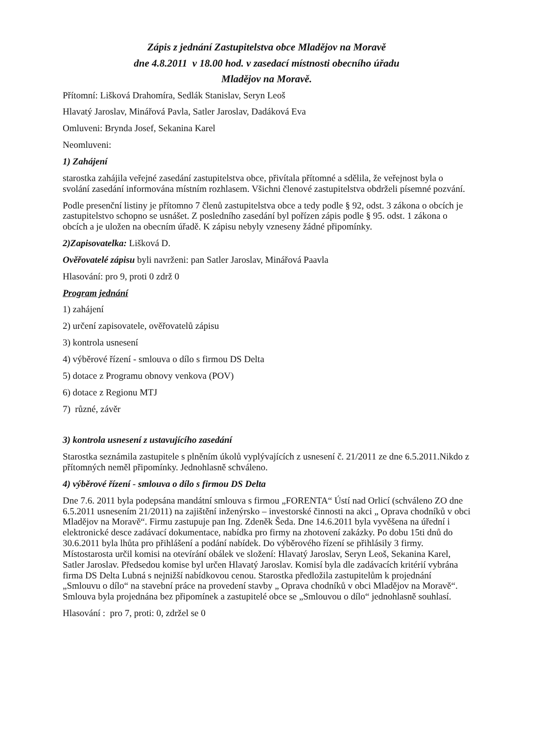Zápis z jednání Zastupitelstva obce Mladějov na Moravě
dne 4.8.2011 v 18.00 hod. v zasedací místnosti obecního úřadu
Mladějov na Moravě.
Přítomní: Lišková Drahomíra, Sedlák Stanislav, Seryn Leoš
Hlavatý Jaroslav, Minářová Pavla, Satler Jaroslav, Dadáková Eva
Omluveni: Brynda Josef, Sekanina Karel
Neomluveni:
1) Zahájení
starostka zahájila veřejné zasedání zastupitelstva obce, přivítala přítomné a sdělila, že veřejnost byla o svolání zasedání informována místním rozhlasem. Všichni členové zastupitelstva obdrželi písemné pozvání.
Podle presenční listiny je přítomno 7 členů zastupitelstva obce a tedy podle § 92, odst. 3 zákona o obcích je zastupitelstvo schopno se usnášet. Z posledního zasedání byl pořízen zápis podle § 95. odst. 1 zákona o obcích a je uložen na obecním úřadě. K zápisu nebyly vzneseny žádné připomínky.
2)Zapisovatelka: Lišková D.
Ověřovatelé zápisu byli navrženi: pan Satler Jaroslav, Minářová Paavla
Hlasování: pro 9, proti 0 zdrž 0
Program jednání
1) zahájení
2) určení zapisovatele, ověřovatelů zápisu
3) kontrola usnesení
4) výběrové řízení - smlouva o dílo s firmou DS Delta
5) dotace z Programu obnovy venkova (POV)
6) dotace z Regionu MTJ
7) různé, závěr
3) kontrola usnesení z ustavujícího zasedání
Starostka seznámila zastupitele s plněním úkolů vyplývajících z usnesení č. 21/2011 ze dne 6.5.2011.Nikdo z přítomných neměl připomínky. Jednohlasně schváleno.
4) výběrové řízení - smlouva o dílo s firmou DS Delta
Dne 7.6. 2011 byla podepsána mandátní smlouva s firmou „FORENTA“ Ústí nad Orlicí (schváleno ZO dne 6.5.2011 usnesením 21/2011) na zajištění inženýrsko – investorské činnosti na akci „ Oprava chodníků v obci Mladějov na Moravě“. Firmu zastupuje pan Ing. Zdeněk Šeda. Dne 14.6.2011 byla vyvěšena na úřední i elektronické desce zadávací dokumentace, nabídka pro firmy na zhotovení zakázky. Po dobu 15ti dnů do 30.6.2011 byla lhůta pro přihlášení a podání nabídek. Do výběrového řízení se přihlásily 3 firmy. Místostarosta určil komisi na otevírání obálek ve složení: Hlavatý Jaroslav, Seryn Leoš, Sekanina Karel, Satler Jaroslav. Předsedou komise byl určen Hlavatý Jaroslav. Komisí byla dle zadávacích kritérií vybrána firma DS Delta Lubná s nejnižší nabídkovou cenou. Starostka předložila zastupitelům k projednání „Smlouvu o dílo“ na stavební práce na provedení stavby „ Oprava chodníků v obci Mladějov na Moravě“. Smlouva byla projednána bez připomínek a zastupitelé obce se „Smlouvou o dílo“ jednohlasně souhlasí.
Hlasování : pro 7, proti: 0, zdržel se 0